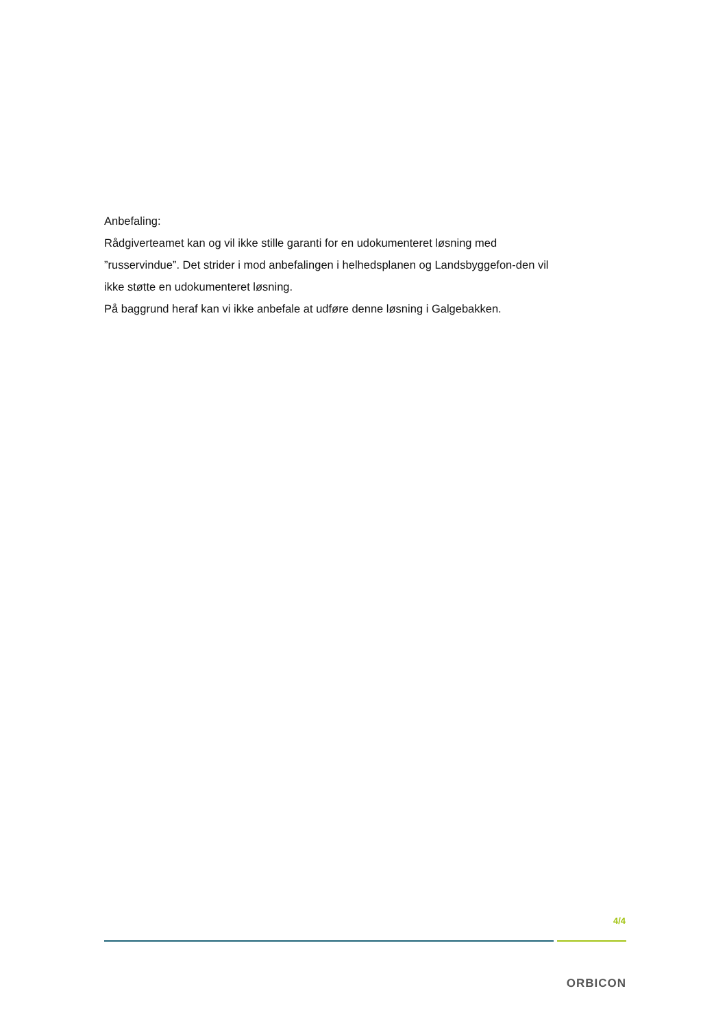Anbefaling:
Rådgiverteamet kan og vil ikke stille garanti for en udokumenteret løsning med ”russervindue”. Det strider i mod anbefalingen i helhedsplanen og Landsbyggefon-den vil ikke støtte en udokumenteret løsning.
På baggrund heraf kan vi ikke anbefale at udføre denne løsning i Galgebakken.
4/4
ORBICON